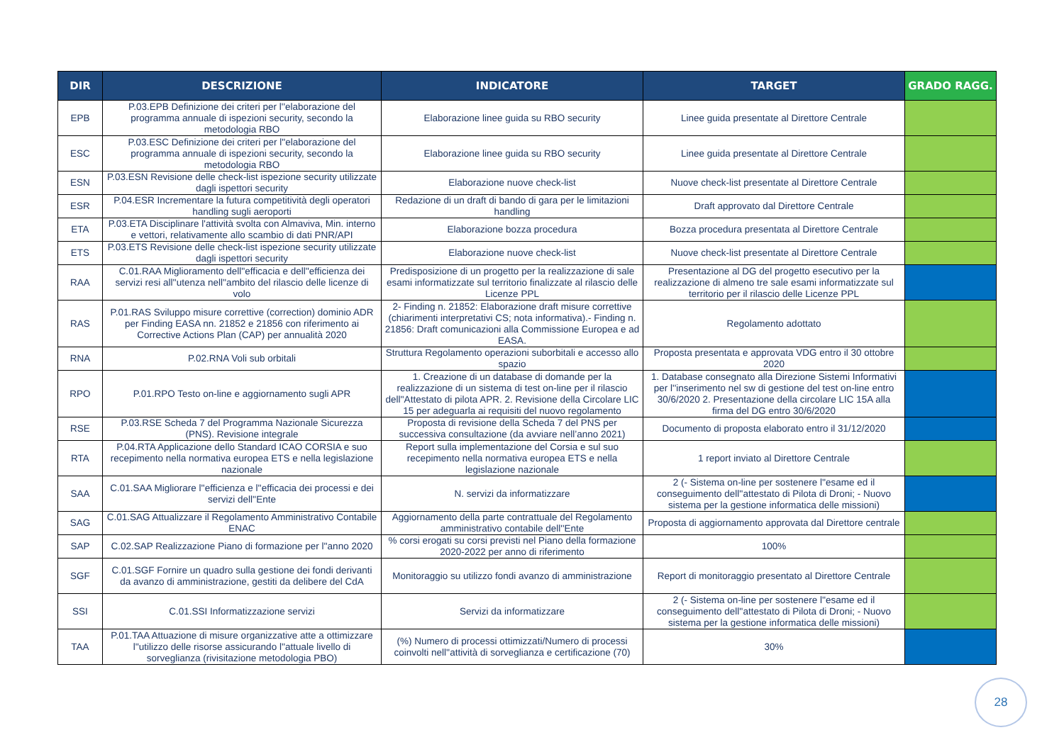| DIR | DESCRIZIONE | INDICATORE | TARGET | GRADO RAGG. |
| --- | --- | --- | --- | --- |
| EPB | P.03.EPB Definizione dei criteri per l''elaborazione del programma annuale di ispezioni security, secondo la metodologia RBO | Elaborazione linee guida su RBO security | Linee guida presentate al Direttore Centrale | |
| ESC | P.03.ESC Definizione dei criteri per l''elaborazione del programma annuale di ispezioni security, secondo la metodologia RBO | Elaborazione linee guida su RBO security | Linee guida presentate al Direttore Centrale | |
| ESN | P.03.ESN Revisione delle check-list ispezione security utilizzate dagli ispettori security | Elaborazione nuove check-list | Nuove check-list presentate al Direttore Centrale | |
| ESR | P.04.ESR Incrementare la futura competitività degli operatori handling sugli aeroporti | Redazione di un draft di bando di gara per le limitazioni handling | Draft approvato dal Direttore Centrale | |
| ETA | P.03.ETA Disciplinare l'attività svolta con Almaviva, Min. interno e vettori, relativamente allo scambio di dati PNR/API | Elaborazione bozza procedura | Bozza procedura presentata al Direttore Centrale | |
| ETS | P.03.ETS Revisione delle check-list ispezione security utilizzate dagli ispettori security | Elaborazione nuove check-list | Nuove check-list presentate al Direttore Centrale | |
| RAA | C.01.RAA Miglioramento dell''efficacia e dell''efficienza dei servizi resi all''utenza nell''ambito del rilascio delle licenze di volo | Predisposizione di un progetto per la realizzazione di sale esami informatizzate sul territorio finalizzate al rilascio delle Licenze PPL | Presentazione al DG del progetto esecutivo per la realizzazione di almeno tre sale esami informatizzate sul territorio per il rilascio delle Licenze PPL | |
| RAS | P.01.RAS Sviluppo misure correttive (correction) dominio ADR per Finding EASA nn. 21852 e 21856 con riferimento ai Corrective Actions Plan (CAP) per annualità 2020 | 2- Finding n. 21852: Elaborazione draft misure correttive (chiarimenti interpretativi CS; nota informativa).- Finding n. 21856: Draft comunicazioni alla Commissione Europea e ad EASA. | Regolamento adottato | |
| RNA | P.02.RNA Voli sub orbitali | Struttura Regolamento operazioni suborbitali e accesso allo spazio | Proposta presentata e approvata VDG entro il 30 ottobre 2020 | |
| RPO | P.01.RPO Testo on-line e aggiornamento sugli APR | 1. Creazione di un database di domande per la realizzazione di un sistema di test on-line per il rilascio dell''Attestato di pilota APR. 2. Revisione della Circolare LIC 15 per adeguarla ai requisiti del nuovo regolamento | 1. Database consegnato alla Direzione Sistemi Informativi per l''inserimento nel sw di gestione del test on-line entro 30/6/2020 2. Presentazione della circolare LIC 15A alla firma del DG entro 30/6/2020 | |
| RSE | P.03.RSE Scheda 7 del Programma Nazionale Sicurezza (PNS). Revisione integrale | Proposta di revisione della Scheda 7 del PNS per successiva consultazione (da avviare nell’anno 2021) | Documento di proposta elaborato entro il 31/12/2020 | |
| RTA | P.04.RTA Applicazione dello Standard ICAO CORSIA e suo recepimento nella normativa europea ETS e nella legislazione nazionale | Report sulla implementazione del Corsia e sul suo recepimento nella normativa europea ETS e nella legislazione nazionale | 1 report inviato al Direttore Centrale | |
| SAA | C.01.SAA Migliorare l''efficienza e l''efficacia dei processi e dei servizi dell''Ente | N. servizi da informatizzare | 2 (- Sistema on-line per sostenere l''esame ed il conseguimento dell''attestato di Pilota di Droni; - Nuovo sistema per la gestione informatica delle missioni) | |
| SAG | C.01.SAG Attualizzare il Regolamento Amministrativo Contabile ENAC | Aggiornamento della parte contrattuale del Regolamento amministrativo contabile dell''Ente | Proposta di aggiornamento approvata dal Direttore centrale | |
| SAP | C.02.SAP Realizzazione Piano di formazione per l''anno 2020 | % corsi erogati su corsi previsti nel Piano della formazione 2020-2022 per anno di riferimento | 100% | |
| SGF | C.01.SGF Fornire un quadro sulla gestione dei fondi derivanti da avanzo di amministrazione, gestiti da delibere del CdA | Monitoraggio su utilizzo fondi avanzo di amministrazione | Report di monitoraggio presentato al Direttore Centrale | |
| SSI | C.01.SSI Informatizzazione servizi | Servizi da informatizzare | 2 (- Sistema on-line per sostenere l''esame ed il conseguimento dell''attestato di Pilota di Droni; - Nuovo sistema per la gestione informatica delle missioni) | |
| TAA | P.01.TAA Attuazione di misure organizzative atte a ottimizzare l''utilizzo delle risorse assicurando l''attuale livello di sorveglianza (rivisitazione metodologia PBO) | (%) Numero di processi ottimizzati/Numero di processi coinvolti nell''attività di sorveglianza e certificazione (70) | 30% | |
28